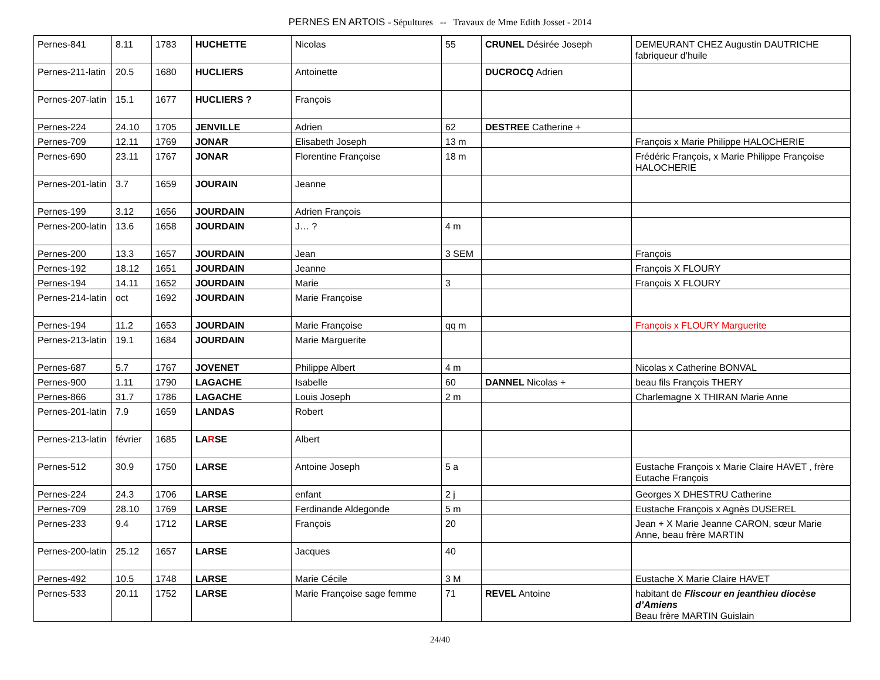PERNES EN ARTOIS - Sépultures -- Travaux de Mme Edith Josset - 2014
| Pernes-841 | 8.11 | 1783 | HUCHETTE | Nicolas | 55 | CRUNEL Désirée Joseph | DEMEURANT CHEZ Augustin DAUTRICHE fabriqueur d’huile |
| Pernes-211-latin | 20.5 | 1680 | HUCLIERS | Antoinette | | DUCROCQ Adrien | |
| Pernes-207-latin | 15.1 | 1677 | HUCLIERS ? | François | | | |
| Pernes-224 | 24.10 | 1705 | JENVILLE | Adrien | 62 | DESTREE Catherine + | |
| Pernes-709 | 12.11 | 1769 | JONAR | Elisabeth Joseph | 13 m | | François x Marie Philippe HALOCHERIE |
| Pernes-690 | 23.11 | 1767 | JONAR | Florentine Françoise | 18 m | | Frédéric François, x Marie Philippe Françoise HALOCHERIE |
| Pernes-201-latin | 3.7 | 1659 | JOURAIN | Jeanne | | | |
| Pernes-199 | 3.12 | 1656 | JOURDAIN | Adrien François | | | |
| Pernes-200-latin | 13.6 | 1658 | JOURDAIN | J… ? | 4 m | | |
| Pernes-200 | 13.3 | 1657 | JOURDAIN | Jean | 3 SEM | | François |
| Pernes-192 | 18.12 | 1651 | JOURDAIN | Jeanne | | | François X FLOURY |
| Pernes-194 | 14.11 | 1652 | JOURDAIN | Marie | 3 | | François X FLOURY |
| Pernes-214-latin | oct | 1692 | JOURDAIN | Marie Françoise | | | |
| Pernes-194 | 11.2 | 1653 | JOURDAIN | Marie Françoise | qq m | | François x FLOURY Marguerite |
| Pernes-213-latin | 19.1 | 1684 | JOURDAIN | Marie Marguerite | | | |
| Pernes-687 | 5.7 | 1767 | JOVENET | Philippe Albert | 4 m | | Nicolas x Catherine BONVAL |
| Pernes-900 | 1.11 | 1790 | LAGACHE | Isabelle | 60 | DANNEL Nicolas + | beau fils François THERY |
| Pernes-866 | 31.7 | 1786 | LAGACHE | Louis Joseph | 2 m | | Charlemagne X THIRAN Marie Anne |
| Pernes-201-latin | 7.9 | 1659 | LANDAS | Robert | | | |
| Pernes-213-latin | février | 1685 | LA R SE | Albert | | | |
| Pernes-512 | 30.9 | 1750 | LARSE | Antoine Joseph | 5 a | | Eustache François x Marie Claire HAVET , frère Eutache François |
| Pernes-224 | 24.3 | 1706 | LARSE | enfant | 2 j | | Georges X DHESTRU Catherine |
| Pernes-709 | 28.10 | 1769 | LARSE | Ferdinande Aldegonde | 5 m | | Eustache François x Agnès DUSEREL |
| Pernes-233 | 9.4 | 1712 | LARSE | François | 20 | | Jean + X Marie Jeanne CARON, sœur Marie Anne, beau frère MARTIN |
| Pernes-200-latin | 25.12 | 1657 | LARSE | Jacques | 40 | | |
| Pernes-492 | 10.5 | 1748 | LARSE | Marie Cécile | 3 M | | Eustache X Marie Claire HAVET |
| Pernes-533 | 20.11 | 1752 | LARSE | Marie Françoise sage femme | 71 | REVEL Antoine | habitant de Fliscour en jeanthieu diocèse d’Amiens Beau frère MARTIN Guislain |
24/40